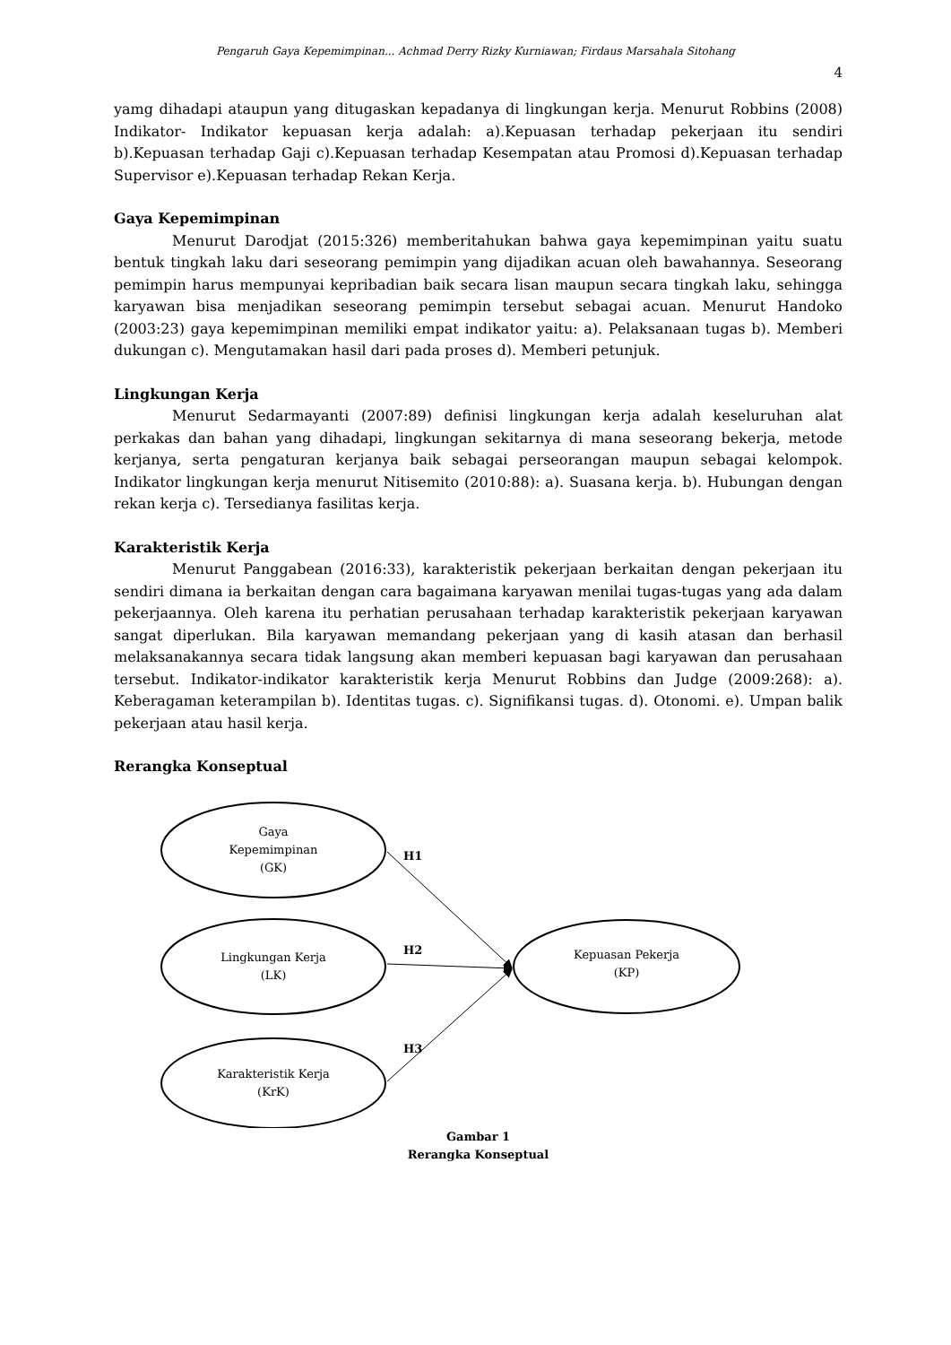Pengaruh Gaya Kepemimpinan... Achmad Derry Rizky Kurniawan; Firdaus Marsahala Sitohang
4
yamg dihadapi ataupun yang ditugaskan kepadanya di lingkungan kerja. Menurut Robbins (2008) Indikator- Indikator kepuasan kerja adalah: a).Kepuasan terhadap pekerjaan itu sendiri b).Kepuasan terhadap Gaji c).Kepuasan terhadap Kesempatan atau Promosi d).Kepuasan terhadap Supervisor e).Kepuasan terhadap Rekan Kerja.
Gaya Kepemimpinan
Menurut Darodjat (2015:326) memberitahukan bahwa gaya kepemimpinan yaitu suatu bentuk tingkah laku dari seseorang pemimpin yang dijadikan acuan oleh bawahannya. Seseorang pemimpin harus mempunyai kepribadian baik secara lisan maupun secara tingkah laku, sehingga karyawan bisa menjadikan seseorang pemimpin tersebut sebagai acuan. Menurut Handoko (2003:23) gaya kepemimpinan memiliki empat indikator yaitu: a). Pelaksanaan tugas b). Memberi dukungan c). Mengutamakan hasil dari pada proses d). Memberi petunjuk.
Lingkungan Kerja
Menurut Sedarmayanti (2007:89) definisi lingkungan kerja adalah keseluruhan alat perkakas dan bahan yang dihadapi, lingkungan sekitarnya di mana seseorang bekerja, metode kerjanya, serta pengaturan kerjanya baik sebagai perseorangan maupun sebagai kelompok. Indikator lingkungan kerja menurut Nitisemito (2010:88): a). Suasana kerja. b). Hubungan dengan rekan kerja c). Tersedianya fasilitas kerja.
Karakteristik Kerja
Menurut Panggabean (2016:33), karakteristik pekerjaan berkaitan dengan pekerjaan itu sendiri dimana ia berkaitan dengan cara bagaimana karyawan menilai tugas-tugas yang ada dalam pekerjaannya. Oleh karena itu perhatian perusahaan terhadap karakteristik pekerjaan karyawan sangat diperlukan. Bila karyawan memandang pekerjaan yang di kasih atasan dan berhasil melaksanakannya secara tidak langsung akan memberi kepuasan bagi karyawan dan perusahaan tersebut. Indikator-indikator karakteristik kerja Menurut Robbins dan Judge (2009:268): a). Keberagaman keterampilan b). Identitas tugas. c). Signifikansi tugas. d). Otonomi. e). Umpan balik pekerjaan atau hasil kerja.
Rerangka Konseptual
Gaya
Kepemimpinan
(GK)
Lingkungan Kerja
(LK)
Karakteristik Kerja
(KrK)
Kepuasan Pekerja
(KP)
H1
H2
H3
Gambar 1
Rerangka Konseptual